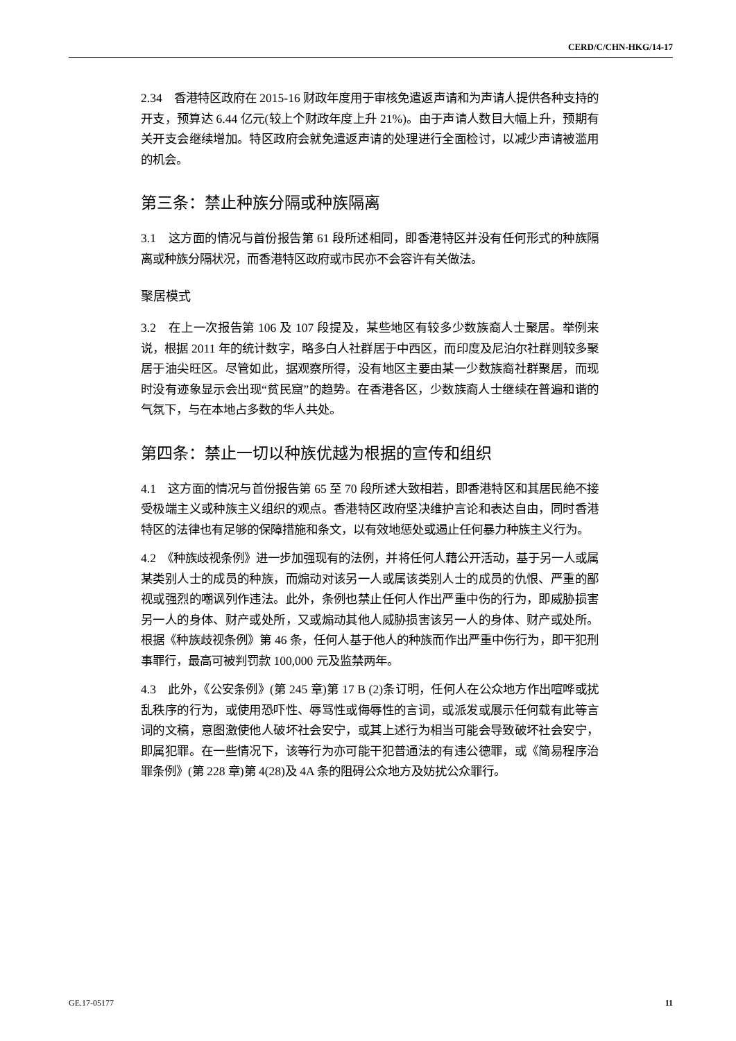CERD/C/CHN-HKG/14-17
2.34　香港特区政府在 2015-16 财政年度用于审核免遣返声请和为声请人提供各种支持的开支，预算达 6.44 亿元(较上个财政年度上升 21%)。由于声请人数目大幅上升，预期有关开支会继续增加。特区政府会就免遣返声请的处理进行全面检讨，以减少声请被滥用的机会。
第三条：禁止种族分隔或种族隔离
3.1　这方面的情况与首份报告第 61 段所述相同，即香港特区并没有任何形式的种族隔离或种族分隔状况，而香港特区政府或市民亦不会容许有关做法。
聚居模式
3.2　在上一次报告第 106 及 107 段提及，某些地区有较多少数族裔人士聚居。举例来说，根据 2011 年的统计数字，略多白人社群居于中西区，而印度及尼泊尔社群则较多聚居于油尖旺区。尽管如此，据观察所得，没有地区主要由某一少数族裔社群聚居，而现时没有迹象显示会出现“贫民窟”的趋势。在香港各区，少数族裔人士继续在普遍和谐的气氛下，与在本地占多数的华人共处。
第四条：禁止一切以种族优越为根据的宣传和组织
4.1　这方面的情况与首份报告第 65 至 70 段所述大致相若，即香港特区和其居民絶不接受极端主义或种族主义组织的观点。香港特区政府坚决维护言论和表达自由，同时香港特区的法律也有足够的保障措施和条文，以有效地惩处或遏止任何暴力种族主义行为。
4.2　《种族歧视条例》进一步加强现有的法例，并将任何人藉公开活动，基于另一人或属某类别人士的成员的种族，而煽动对该另一人或属该类别人士的成员的仇恨、严重的鄙视或强烈的嘲讽列作违法。此外，条例也禁止任何人作出严重中伤的行为，即威胁损害另一人的身体、财产或处所，又或煽动其他人威胁损害该另一人的身体、财产或处所。根据《种族歧视条例》第 46 条，任何人基于他人的种族而作出严重中伤行为，即干犯刑事罪行，最高可被判罚款 100,000 元及监禁两年。
4.3　此外，《公安条例》(第 245 章)第 17 B (2)条订明，任何人在公众地方作出喧哗或扰乱秩序的行为，或使用恐吓性、辱骂性或侮辱性的言词，或派发或展示任何载有此等言词的文稿，意图激使他人破坏社会安宁，或其上述行为相当可能会导致破坏社会安宁，即属犯罪。在一些情况下，该等行为亦可能干犯普通法的有违公德罪，或《简易程序治罪条例》(第 228 章)第 4(28)及 4A 条的阻碍公众地方及妨扰公众罪行。
GE.17-05177 11